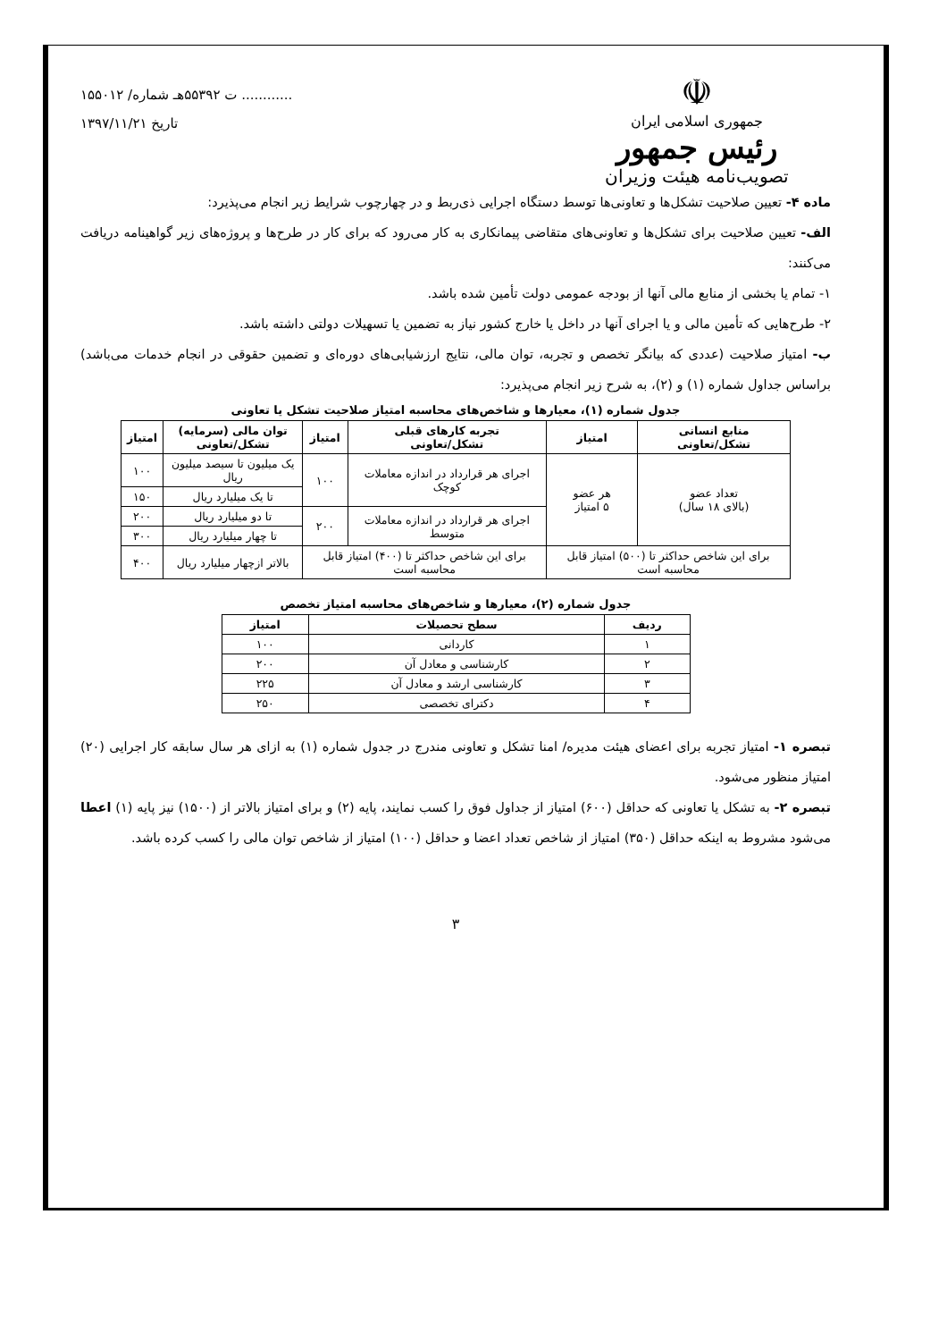۱۵۵۰۱۲ /ت ۵۵۳۹۲هـ شماره ............
تاریخ ۱۳۹۷/۱۱/۲۱
☫
جمهوری اسلامی ایران
رئیس جمهور
تصویب‌نامه هیئت وزیران
ماده ۴- تعیین صلاحیت تشکل‌ها و تعاونی‌ها توسط دستگاه اجرایی ذی‌ربط و در چهارچوب شرایط زیر انجام می‌پذیرد:
الف- تعیین صلاحیت برای تشکل‌ها و تعاونی‌های متقاضی پیمانکاری به کار می‌رود که برای کار در طرح‌ها و پروژه‌های زیر گواهینامه دریافت می‌کنند:
۱- تمام یا بخشی از منابع مالی آنها از بودجه عمومی دولت تأمین شده باشد.
۲- طرح‌هایی که تأمین مالی و یا اجرای آنها در داخل یا خارج کشور نیاز به تضمین یا تسهیلات دولتی داشته باشد.
ب- امتیاز صلاحیت (عددی که بیانگر تخصص و تجربه، توان مالی، نتایج ارزشیابی‌های دوره‌ای و تضمین حقوقی در انجام خدمات می‌باشد) براساس جداول شماره (۱) و (۲)، به شرح زیر انجام می‌پذیرد:
جدول شماره (۱)، معیارها و شاخص‌های محاسبه امتیاز صلاحیت تشکل یا تعاونی
| منابع انسانی تشکل/تعاونی | امتیاز | تجربه کارهای قبلی تشکل/تعاونی | امتیاز | توان مالی (سرمایه) تشکل/تعاونی | امتیاز |
| --- | --- | --- | --- | --- | --- |
| تعداد عضو (بالای ۱۸ سال) | هر عضو ۵ امتیاز | اجرای هر قرارداد در اندازه معاملات کوچک | ۱۰۰ | یک میلیون تا سیصد میلیون ریال | ۱۰۰ |
| | | | | تا یک میلیارد ریال | ۱۵۰ |
| | | اجرای هر قرارداد در اندازه معاملات متوسط | ۲۰۰ | تا دو میلیارد ریال | ۲۰۰ |
| | | | | تا چهار میلیارد ریال | ۳۰۰ |
| برای این شاخص حداکثر تا (۵۰۰) امتیاز قابل محاسبه است | | برای این شاخص حداکثر تا (۴۰۰) امتیاز قابل محاسبه است | | بالاتر ازچهار میلیارد ریال | ۴۰۰ |
جدول شماره (۲)، معیارها و شاخص‌های محاسبه امتیاز تخصص
| ردیف | سطح تحصیلات | امتیاز |
| --- | --- | --- |
| ۱ | کاردانی | ۱۰۰ |
| ۲ | کارشناسی و معادل آن | ۲۰۰ |
| ۳ | کارشناسی ارشد و معادل آن | ۲۲۵ |
| ۴ | دکترای تخصصی | ۲۵۰ |
تبصره ۱- امتیاز تجربه برای اعضای هیئت مدیره/ امنا تشکل و تعاونی مندرج در جدول شماره (۱) به ازای هر سال سابقه کار اجرایی (۲۰) امتیاز منظور می‌شود.
تبصره ۲- به تشکل یا تعاونی که حداقل (۶۰۰) امتیاز از جداول فوق را کسب نمایند، پایه (۲) و برای امتیاز بالاتر از (۱۵۰۰) نیز پایه (۱) اعطا می‌شود مشروط به اینکه حداقل (۳۵۰) امتیاز از شاخص تعداد اعضا و حداقل (۱۰۰) امتیاز از شاخص توان مالی را کسب کرده باشد.
۳